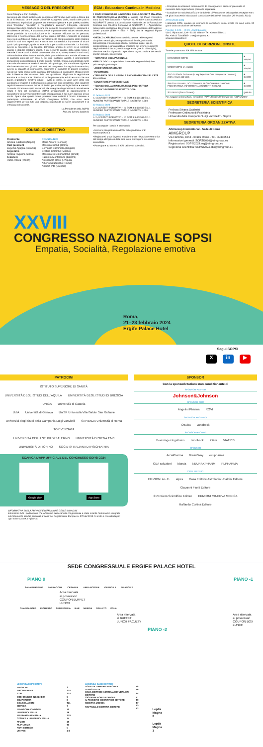MESSAGGIO DEL PRESIDENTE
Care Colleghe e Cari Colleghi,
benvenuti alla XXVIII edizione del congresso SOPSI che avrà luogo a Roma dal 21 al 23 febbraio. Le tre parole chiave del Congresso 2024, intorno alle quali si articoleranno le principali proposte per le sessioni plenarie e per quelle parallele, sono "Empatia", "Socialità" e "Regolazione emotiva". L'Empatia, elemento fondamentale della relazione di cura che permette di comprendere i sentimenti e le sofferenze dell'altro, è una componente importante della salute mentale; essa rende possibile la comunicazione e la relazione efficace tra le persone, attraverso il riconoscimento del mondo interno dell'altro. L'assenza di empatia non è solo un fattore di rischio per la violenza e la compromissione delle relazioni sociali in tutti loro aspetti, ma è anche una caratteristica importante di alcuni quadri psicopatologici, quale ad esempio la personalità antisociale. La Socialità, ovvero la necessità e la capacità dell'essere umano di vivere in un contesto sociale e stabilire relazioni sociali, è un elemento cardine della salute fisica e mentale. L'assenza di socialità può essere vissuta e può esprimersi in vari modi, dalla solitudine all'esclusione sociale, dalla paura del contatto sociale all'assenza di qualsiasi interesse per esso e, nei suoi molteplici aspetti, è un'importante componente psicopatologica di molti disturbi mentali. Il tema sarà declinato nelle sue varie sfaccettature in relazione alla psicopatologia, alla transizione digitale e alle interrelazioni con gli altri due temi del congresso. La regolazione emotiva, ovvero la capacità di riconoscere, esprimere e modulare le proprie emozioni, riveste un ruolo chiave nella capacità dell'individuo di rispondere efficacemente alle richieste e alle situazioni della vita quotidiana. Migliorare la regolazione emotiva è un importante obiettivo di molte psicoterapie, ed è ben noto che una buona regolazione emotiva riduce i livelli di stress in varie aree della vita quotidiana e migliora il funzionamento sociale nel suo complesso. Una scadente regolazione emotiva è un fattore di rischio per molte patologie fisiche e mentali. La scelta di trattare aspetti trasversali alle categorie diagnostiche è naturalmente voluta e fará del Congresso SOPSI un'opportunità di aggiornamento e acquisizione di nuove prospettive sulla psicopatologia e sui nuovi approcci al suo studio. Spero che questa breve presentazione sollecitì il Vostro interesse a partecipare attivamente al XXVIII Congresso SOPSI, che sono certa rappresenterà per noi tutti una preziosa opportunità di nuove conoscenze e di crescita professionale.
La Presidente della SOPSI
Prof.ssa Silvana Galderisi
CONSIGLIO DIRETTIVO
Presidente
Silvana Galderisi (Napoli)
Past president
Eugenio Aguglia (Catania)
Segretario
Andrea Fagiolini (Siena)
Tesoriere
Paola Rocca (Torino)
CONSIGLIERI
Mario Amore (Genova)
Massimo Biondi (Roma)
Bernardo Carpiniello (Cagliari)
Cristina Colombo (Milano)
Massimo Di Giannantonio (Chieti)
Palmiero Monteleone (Salerno)
Alessandro Rossi (L'Aquila)
Alberto Siracusano (Roma)
Antonio Vita (Brescia)
ECM - Educazione Continua in Medicina
Il XXVIII CONGRESSO NAZIONALE DELLA SOCIETÀ ITALIANA DI PSICOPATOLOGIA (SOPSI) è inserito nel Piano Formativo anno 2024 AIM Education – Provider nr. 93 ed è stato accreditato AGIORNATE presso la Commissione Nazionale per la Formazione Continua con Obiettivo Formativo di SISTEMA: 1 – Applicazione nella pratica quotidiana dei principi e delle procedure dell'evidence based practice (EBM – EBN – EBP) per le seguenti Figure professionali:
• MEDICO CHIRURGO con specializzazione nelle seguenti discipline: neurologia, neuropsichiatria infantile, psichiatria, farmacologia e tossicologia clinica, medicina legale, igiene, epidemiologia e sanità pubblica, medicina del lavoro e sicurezza degli ambienti di lavoro, medicina generale (medici di famiglia), direzione medica di presidio ospedaliero, organizzazione dei servizi sanitari di base, psicoterapia
• TERAPISTA OCCUPAZIONALE
• PSICOLOGO con specializzazione nelle seguenti discipline: psicoterapia, psicologia
• ASSISTENTE SANITARIO
• INFERMIERE
• TERAPISTA DELLA NEURO E PSICOMOTRICITÀ DELL'ETÀ EVOLUTIVA
• EDUCATORE PROFESSIONALE
• TECNICO DELLA RIABILITAZIONE PSICHIATRICA
• TECNICO DI NEUROFISIOPATOLOGIA
21 febbraio 2024
n. 1,5 CREDITI FORMATIVI – ID ECM: 93-404441-ED. 1
NUMERO PARTECIPANTI TOTALE INSERITO: n.800
22 febbraio 2024
n. 2,4 CREDITI FORMATIVI – ID ECM: 93-404508-ED. 1
NUMERO PARTECIPANTI TOTALE INSERITO: n.450
23 febbraio 2024
n. 2,4 CREDITI FORMATIVI – ID ECM: 93-404565-ED. 1
NUMERO PARTECIPANTI TOTALE INSERITO: n.450
Per conseguire i crediti è necessario:
• Iscriversi alla piattaforma ECM collegandosi al link: www.sopsiecm.it
• Registrare i propri ingressi e uscite tramite rilevazione elettronica del badge all'ingresso delle sale in cui si svolgono le sessioni accreditate.
• Partecipare ad almeno il 90% dei lavori scientifici.
• Compilare la scheda di reclutamento da consegnare in sede congressuale al momento della registrazione presso la segreteria.
• Compilare la modulistica ECM e la Scheda di Valutazione della qualità percepita entro tre giorni successivi alla data di conclusione dell'attività formativa (26 febbraio 2024).
ATTESTATO ECM
L'attestato ECM, qualora ne ricorrano le condizioni, verrà inviato via mail, entro 90 giorni dalla conclusione dell'evento.
Provider E.C.M. – ID 93 - AIM Education
Via G. Ripamonti, 129 - 20141 Milano - Tel. +39 02 56601.1
Fax +39 02 70048585 - cme@aimgroup.eu
www.aimeducation.it
QUOTE DI ISCRIZIONE ONSITE
Tutte le quote sono IVA 22% inclusa
| NON SOCIO SOPSI | € 590,00 |
| SOCIO SOPSI (in regola) | € 505,00 |
| SOCIO SOPSI GIOVANI (in regola) e SPECIALISTI (anche non soci) entro i 3 anni dal titolo | € 240,00 |
| SPECIALIZZANDI, DOTTORANDI, TECNICI RIABILITAZIONE PSICHIATRICA, INFERMIERI, ASSISTENTI SOCIALI | € 210,00 |
| STUDENTI (fino a 25 anni) | gratuito |
Per maggiori informazioni, consultare l'APP ufficiale del Congresso "SOPSI 2024"
SEGRETERIA SCIENTIFICA
Prof.ssa Silvana Galderisi
Professore Ordinario di Psichiatria
Università della Campania "Luigi Vanvitelli" - Napoli
SEGRETERIA ORGANIZZATIVA
AIM Group International - Sede di Roma
AIMGROUP
Via Flaminia, 1068 - 00189 Roma - Tel. 06 33053.1
Informazioni generali: SOPSI2024@aimgroup.eu
Registrazioni: SOPSI2024.reg@aimgroup.eu
Segreteria scientifica: SOPSI2024.abs@aimgroup.eu
XXVIII
CONGRESSO NAZIONALE SOPSI
Empatia, Socialità, Regolazione emotiva
Roma,
21–23 febbraio 2024
Ergife Palace Hotel
Segui SOPSI
Xin ▶
PATROCINI
ISTITUTO SUPERIORE DI SANITÀ
UNIVERSITÀ DEGLI STUDI DELL'AQUILA UNIVERSITÀ DEGLI STUDI DI BRESCIA UNICA Università di Catania
Ud'A Università di Genova UniSR Università Vita-Salute San Raffaele
Università degli Studi della Campania Luigi Vanvitelli SAPIENZA Università di Roma TOR VERGATA
UNIVERSITÀ DEGLI STUDI DI SALERNO UNIVERSITÀ DI SIENA 1240 UNIVERSITÀ DI TORINO SOCIETÀ ITALIANA DI PSICHIATRIA
SCARICA L'APP UFFICIALE DEL CONGRESSO SOPSI 2024
Google play App Store
INFORMATIVA SULLA PRIVACY E DIFFUSIONE DELLE IMMAGINI
Informiamo tutti i partecipanti che all'interno della cartella congressuale è stata inserita l'informativa integrale sul trattamento dei dati personali ai sensi del Regolamento Europeo n. 679 del 2016. Si invita a consultarla per ogni informazione al riguardo.
SPONSOR
Con la sponsorizzazione non condizionante di
SPONSOR PLATINO
Johnson&Johnson
SPONSOR ORO
Angelini Pharma ROVI
SPONSOR ARGENTO
Otsuka Lundbeck
SPONSOR BRONZO
Boehringer Ingelheim Lundbeck Pfizer VIATRIS
SPONSOR
ArcaPharma BrainsWay ecupharma
GEA soluzioni idorsia NEURAXPHARM PLPHARMA
CASE EDITRICI
EDIZIONI A.L.E. alpes Casa Editrice Astrolabio Ubaldini Editore Giovanni Fioriti Editore
Il Pensiero Scientifico Editore EDIZIONI MINERVA MEDICA Raffaello Cortina Editore
SEDE CONGRESSUALE ERGIFE PALACE HOTEL
PIANO 0 PIANO -1
SALA PERGAMO TARRAGONA CESAREA AREA POSTER ORANGE 1 ORANGE 2
Area riservata
ai possessori
COUPON BUFFET
LUNCH
GUARDAROBA INGRESSO SEGRETERIA BAR MERIDA SPALATO POLA
Area riservata
al BUFFET
LUNCH FACULTY Area riservata
ai possessori
COUPON BOX
LUNCH
PIANO -2
| LEGENDA ESPOSITORI | |
| ANGELINI | 3 |
| ARCAPHARMA | T15 |
| ATID | T14 |
| BOEHRINGER INGELHEIM | 9 |
| ECUPHARMA | 8 |
| GEA SOLUZIONI | T11 |
| IDORSIA | 7 |
| JOHNSON&JOHNSON | 10 |
| LUNDBECK ITALIA | 16 |
| NEURAXPHARM ITALY | T10 |
| OTSUKA + LUNDBECK ITALIA | 14 |
| PFIZER | 19 |
| PL PHARMA | T5 |
| ROVI BIOTECH | 5 |
| VIATRIS | 1-2 |
| LEGENDA CASE EDITRICI | |
| AGENZIA LIBRARIA EUROPEA | T8 |
| ALPES ITALIA | T6 |
| CASA EDITRICE ASTROLABIO-UBALDINI EDITORE | T4 |
| GIOVANNI FIORITI EDITORE | T1 |
| IL PENSIERO SCIENTIFICO EDITORE | T9 |
| MINERVA MEDICA | T7 |
| RAFFAELLO CORTINA EDITORE | T2-T3 |
Leptis Magna 2
Leptis Magna 1